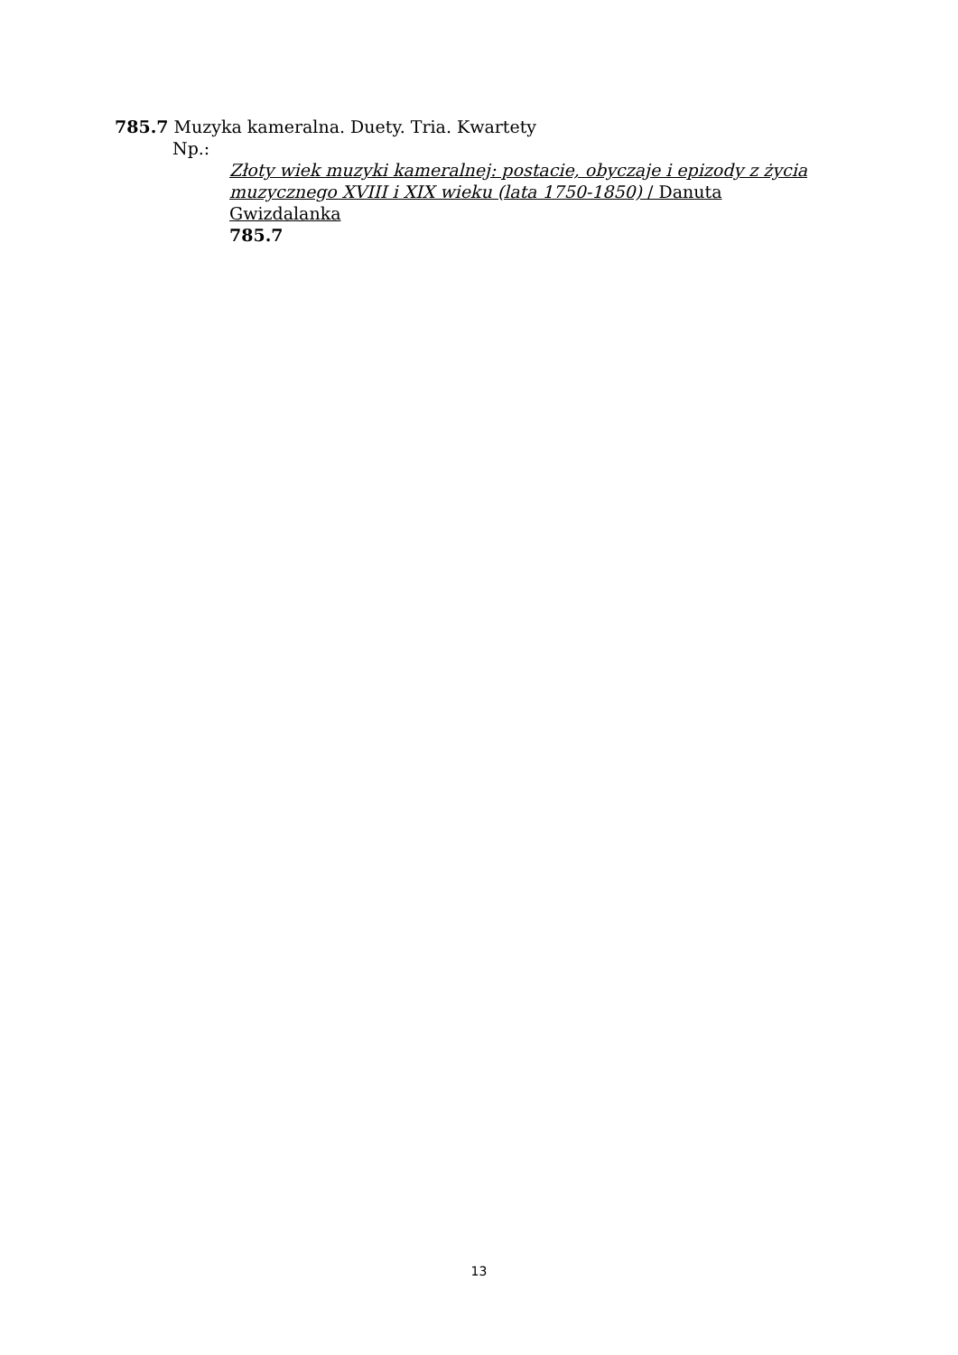785.7 Muzyka kameralna. Duety. Tria. Kwartety
Np.:
Złoty wiek muzyki kameralnej: postacie, obyczaje i epizody z życia muzycznego XVIII i XIX wieku (lata 1750-1850) / Danuta Gwizdalanka
785.7
13